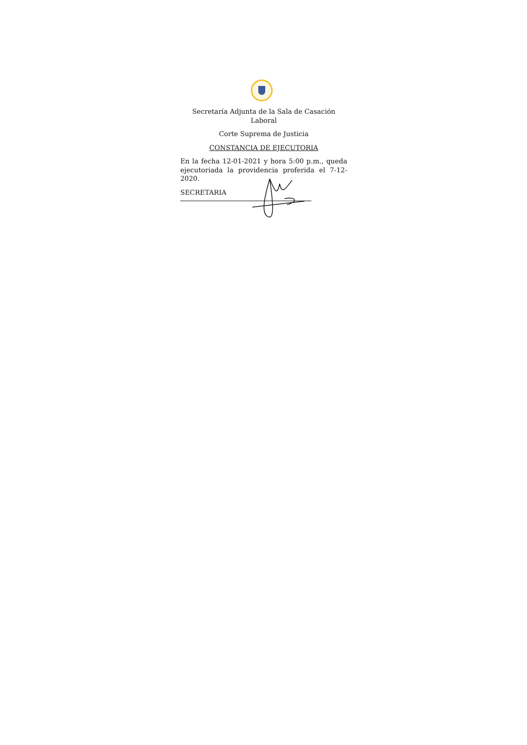Secretaría Adjunta de la Sala de Casación Laboral
Corte Suprema de Justicia
CONSTANCIA DE EJECUTORIA
En la fecha 12-01-2021 y hora 5:00 p.m., queda ejecutoriada la providencia proferida el 7-12-2020.
SECRETARIA